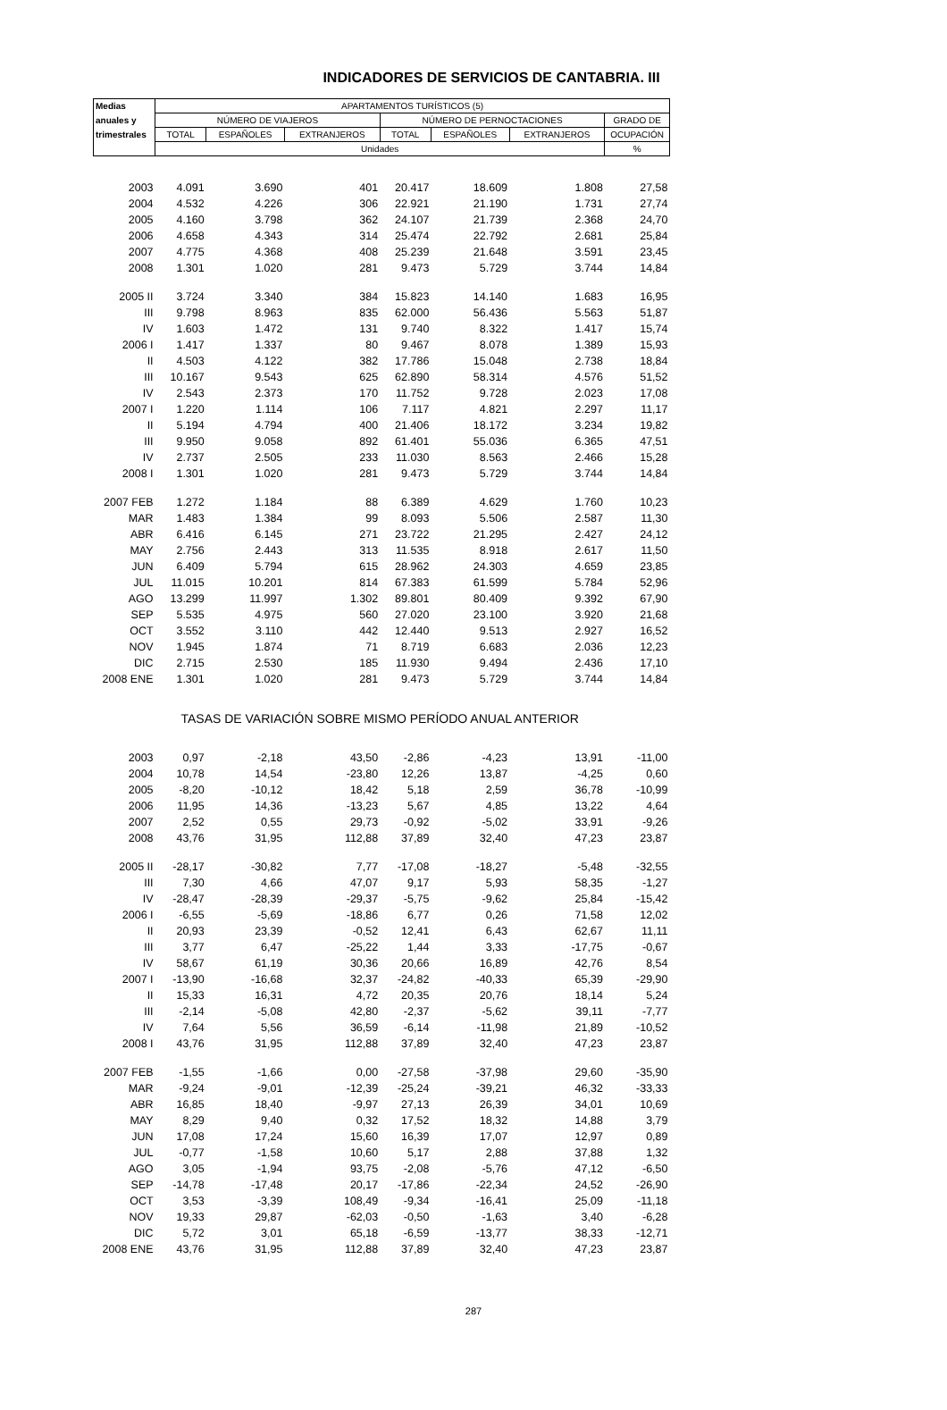INDICADORES DE SERVICIOS DE CANTABRIA. III
| Medias | APARTAMENTOS TURÍSTICOS (5) | | | | | | |
| --- | --- | --- | --- | --- | --- | --- | --- |
| anuales y | NÚMERO DE VIAJEROS | | | NÚMERO DE PERNOCTACIONES | | | GRADO DE |
| trimestrales | TOTAL | ESPAÑOLES | EXTRANJEROS | TOTAL | ESPAÑOLES | EXTRANJEROS | OCUPACIÓN |
| | Unidades | | | | | | % |
| 2003 | 4.091 | 3.690 | 401 | 20.417 | 18.609 | 1.808 | 27,58 |
| 2004 | 4.532 | 4.226 | 306 | 22.921 | 21.190 | 1.731 | 27,74 |
| 2005 | 4.160 | 3.798 | 362 | 24.107 | 21.739 | 2.368 | 24,70 |
| 2006 | 4.658 | 4.343 | 314 | 25.474 | 22.792 | 2.681 | 25,84 |
| 2007 | 4.775 | 4.368 | 408 | 25.239 | 21.648 | 3.591 | 23,45 |
| 2008 | 1.301 | 1.020 | 281 | 9.473 | 5.729 | 3.744 | 14,84 |
| 2005 II | 3.724 | 3.340 | 384 | 15.823 | 14.140 | 1.683 | 16,95 |
| III | 9.798 | 8.963 | 835 | 62.000 | 56.436 | 5.563 | 51,87 |
| IV | 1.603 | 1.472 | 131 | 9.740 | 8.322 | 1.417 | 15,74 |
| 2006 I | 1.417 | 1.337 | 80 | 9.467 | 8.078 | 1.389 | 15,93 |
| II | 4.503 | 4.122 | 382 | 17.786 | 15.048 | 2.738 | 18,84 |
| III | 10.167 | 9.543 | 625 | 62.890 | 58.314 | 4.576 | 51,52 |
| IV | 2.543 | 2.373 | 170 | 11.752 | 9.728 | 2.023 | 17,08 |
| 2007 I | 1.220 | 1.114 | 106 | 7.117 | 4.821 | 2.297 | 11,17 |
| II | 5.194 | 4.794 | 400 | 21.406 | 18.172 | 3.234 | 19,82 |
| III | 9.950 | 9.058 | 892 | 61.401 | 55.036 | 6.365 | 47,51 |
| IV | 2.737 | 2.505 | 233 | 11.030 | 8.563 | 2.466 | 15,28 |
| 2008 I | 1.301 | 1.020 | 281 | 9.473 | 5.729 | 3.744 | 14,84 |
| 2007 FEB | 1.272 | 1.184 | 88 | 6.389 | 4.629 | 1.760 | 10,23 |
| MAR | 1.483 | 1.384 | 99 | 8.093 | 5.506 | 2.587 | 11,30 |
| ABR | 6.416 | 6.145 | 271 | 23.722 | 21.295 | 2.427 | 24,12 |
| MAY | 2.756 | 2.443 | 313 | 11.535 | 8.918 | 2.617 | 11,50 |
| JUN | 6.409 | 5.794 | 615 | 28.962 | 24.303 | 4.659 | 23,85 |
| JUL | 11.015 | 10.201 | 814 | 67.383 | 61.599 | 5.784 | 52,96 |
| AGO | 13.299 | 11.997 | 1.302 | 89.801 | 80.409 | 9.392 | 67,90 |
| SEP | 5.535 | 4.975 | 560 | 27.020 | 23.100 | 3.920 | 21,68 |
| OCT | 3.552 | 3.110 | 442 | 12.440 | 9.513 | 2.927 | 16,52 |
| NOV | 1.945 | 1.874 | 71 | 8.719 | 6.683 | 2.036 | 12,23 |
| DIC | 2.715 | 2.530 | 185 | 11.930 | 9.494 | 2.436 | 17,10 |
| 2008 ENE | 1.301 | 1.020 | 281 | 9.473 | 5.729 | 3.744 | 14,84 |
| | TASAS DE VARIACIÓN SOBRE MISMO PERÍODO ANUAL ANTERIOR | | | | | | |
| 2003 | 0,97 | -2,18 | 43,50 | -2,86 | -4,23 | 13,91 | -11,00 |
| 2004 | 10,78 | 14,54 | -23,80 | 12,26 | 13,87 | -4,25 | 0,60 |
| 2005 | -8,20 | -10,12 | 18,42 | 5,18 | 2,59 | 36,78 | -10,99 |
| 2006 | 11,95 | 14,36 | -13,23 | 5,67 | 4,85 | 13,22 | 4,64 |
| 2007 | 2,52 | 0,55 | 29,73 | -0,92 | -5,02 | 33,91 | -9,26 |
| 2008 | 43,76 | 31,95 | 112,88 | 37,89 | 32,40 | 47,23 | 23,87 |
| 2005 II | -28,17 | -30,82 | 7,77 | -17,08 | -18,27 | -5,48 | -32,55 |
| III | 7,30 | 4,66 | 47,07 | 9,17 | 5,93 | 58,35 | -1,27 |
| IV | -28,47 | -28,39 | -29,37 | -5,75 | -9,62 | 25,84 | -15,42 |
| 2006 I | -6,55 | -5,69 | -18,86 | 6,77 | 0,26 | 71,58 | 12,02 |
| II | 20,93 | 23,39 | -0,52 | 12,41 | 6,43 | 62,67 | 11,11 |
| III | 3,77 | 6,47 | -25,22 | 1,44 | 3,33 | -17,75 | -0,67 |
| IV | 58,67 | 61,19 | 30,36 | 20,66 | 16,89 | 42,76 | 8,54 |
| 2007 I | -13,90 | -16,68 | 32,37 | -24,82 | -40,33 | 65,39 | -29,90 |
| II | 15,33 | 16,31 | 4,72 | 20,35 | 20,76 | 18,14 | 5,24 |
| III | -2,14 | -5,08 | 42,80 | -2,37 | -5,62 | 39,11 | -7,77 |
| IV | 7,64 | 5,56 | 36,59 | -6,14 | -11,98 | 21,89 | -10,52 |
| 2008 I | 43,76 | 31,95 | 112,88 | 37,89 | 32,40 | 47,23 | 23,87 |
| 2007 FEB | -1,55 | -1,66 | 0,00 | -27,58 | -37,98 | 29,60 | -35,90 |
| MAR | -9,24 | -9,01 | -12,39 | -25,24 | -39,21 | 46,32 | -33,33 |
| ABR | 16,85 | 18,40 | -9,97 | 27,13 | 26,39 | 34,01 | 10,69 |
| MAY | 8,29 | 9,40 | 0,32 | 17,52 | 18,32 | 14,88 | 3,79 |
| JUN | 17,08 | 17,24 | 15,60 | 16,39 | 17,07 | 12,97 | 0,89 |
| JUL | -0,77 | -1,58 | 10,60 | 5,17 | 2,88 | 37,88 | 1,32 |
| AGO | 3,05 | -1,94 | 93,75 | -2,08 | -5,76 | 47,12 | -6,50 |
| SEP | -14,78 | -17,48 | 20,17 | -17,86 | -22,34 | 24,52 | -26,90 |
| OCT | 3,53 | -3,39 | 108,49 | -9,34 | -16,41 | 25,09 | -11,18 |
| NOV | 19,33 | 29,87 | -62,03 | -0,50 | -1,63 | 3,40 | -6,28 |
| DIC | 5,72 | 3,01 | 65,18 | -6,59 | -13,77 | 38,33 | -12,71 |
| 2008 ENE | 43,76 | 31,95 | 112,88 | 37,89 | 32,40 | 47,23 | 23,87 |
287